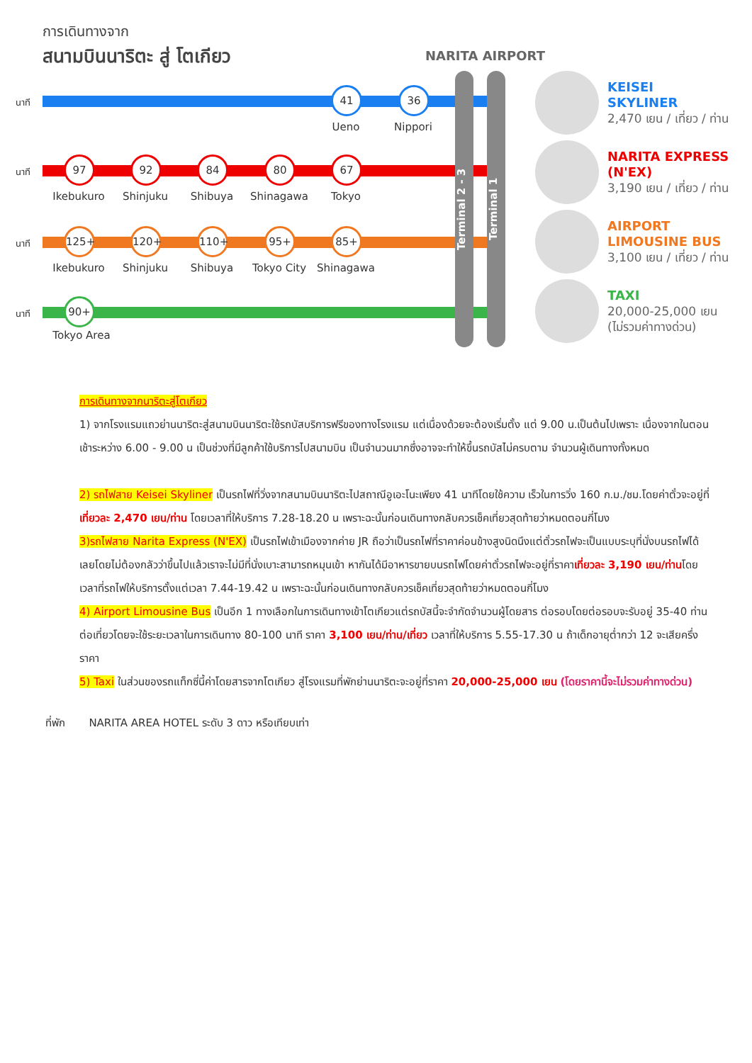การเดินทางจาก
สนามบินนาริตะ สู่ โตเกียว
NARITA AIRPORT
นาที
41 36
Ueno Nippori
นาที
97 92 84 80 67
Ikebukuro Shinjuku Shibuya Shinagawa Tokyo
นาที
125+ 120+ 110+ 95+ 85+
Ikebukuro Shinjuku Shibuya Tokyo City Shinagawa
นาที
90+
Tokyo Area
Terminal 2 - 3
Terminal 1
KEISEI
SKYLINER
2,470 เยน / เที่ยว / ท่าน
NARITA EXPRESS
(N'EX)
3,190 เยน / เที่ยว / ท่าน
AIRPORT
LIMOUSINE BUS
3,100 เยน / เที่ยว / ท่าน
TAXI
20,000-25,000 เยน
(ไม่รวมค่าทางด่วน)
การเดินทางจากนาริตะสู่โตเกียว
1) จากโรงแรมแถวย่านนาริตะสู่สนามบินนาริตะใช้รถบัสบริการฟรีของทางโรงแรม แต่เนื่องด้วยจะต้องเริ่มตั้ง แต่ 9.00 น.เป็นต้นไปเพราะ เนื่องจากในตอนเช้าระหว่าง 6.00 - 9.00 น เป็นช่วงที่มีลูกค้าใช้บริการไปสนามบิน เป็นจำนวนมากซึ่งอาจจะทำให้ขึ้นรถบัสไม่ครบตาม จำนวนผู้เดินทางทั้งหมด
2) รถไฟสาย Keisei Skyliner เป็นรถไฟที่วิ่งจากสนามบินนาริตะไปสถาณีอูเอะโนะเพียง 41 นาทีโดยใช้ความ เร็วในการวิ่ง 160 ก.ม./ชม.โดยค่าตั๋วจะอยู่ที่เที่ยวละ 2,470 เยน/ท่าน โดยเวลาที่ให้บริการ 7.28-18.20 น เพราะฉะนั้นก่อนเดินทางกลับควรเช็คเที่ยวสุดท้ายว่าหมดตอนกี่โมง
3)รถไฟสาย Narita Express (N'EX) เป็นรถไฟเข้าเมืองจากค่าย JR ถือว่าเป็นรถไฟที่ราคาค่อนข้างสูงนิดนึงแต่ตั๋วรถไฟจะเป็นแบบระบุที่นั่งบนรถไฟได้เลยโดยไม่ต้องกลัวว่าขึ้นไปแล้วเราจะไม่มีที่นั่งเบาะสามารถหมุนเข้า หากันได้มีอาหารขายบนรถไฟโดยค่าตั๋วรถไฟจะอยู่ที่ราคาเที่ยวละ 3,190 เยน/ท่านโดยเวลาที่รถไฟให้บริการตั้งแต่เวลา 7.44-19.42 น เพราะฉะนั้นก่อนเดินทางกลับควรเช็คเที่ยวสุดท้ายว่าหมดตอนกี่โมง
4) Airport Limousine Bus เป็นอีก 1 ทางเลือกในการเดินทางเข้าโตเกียวแต่รถบัสนี้จะจำกัดจำนวนผู้โดยสาร ต่อรอบโดยต่อรอบจะรับอยู่ 35-40 ท่านต่อเที่ยวโดยจะใช้ระยะเวลาในการเดินทาง 80-100 นาที ราคา 3,100 เยน/ท่าน/เที่ยว เวลาที่ให้บริการ 5.55-17.30 น ถ้าเด็กอายุต่ำกว่า 12 จะเสียครึ่งราคา
5) Taxi ในส่วนของรถแท็กซี่นี้ค่าโดยสารจากโตเกียว สู่โรงแรมที่พักย่านนาริตะจะอยู่ที่ราคา 20,000-25,000 เยน (โดยราคานี้จะไม่รวมค่าทางด่วน)
ที่พัก NARITA AREA HOTEL ระดับ 3 ดาว หรือเทียบเท่า